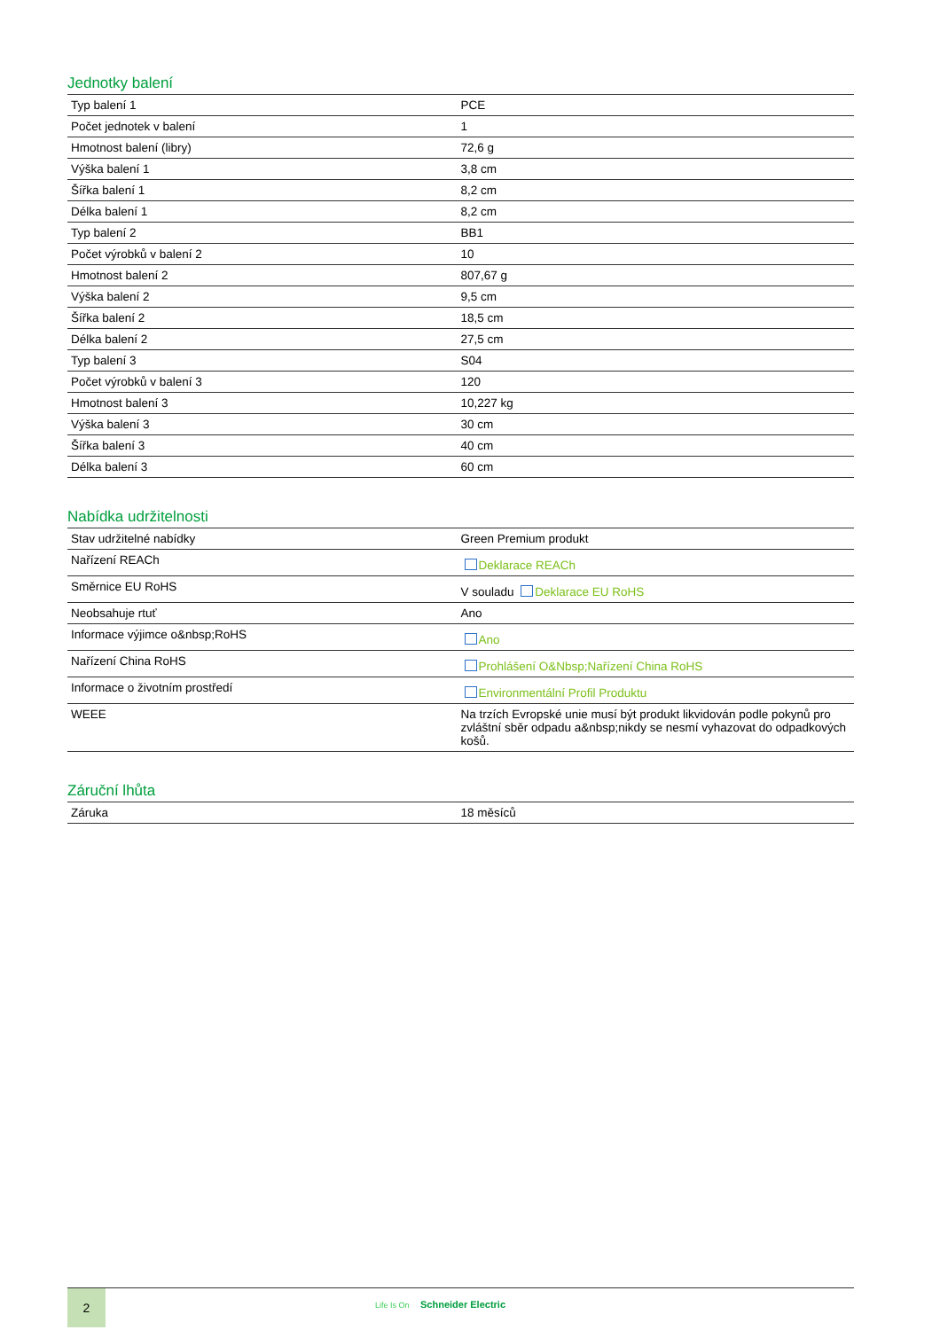Jednotky balení
| Typ balení 1 | PCE |
| Počet jednotek v balení | 1 |
| Hmotnost balení (libry) | 72,6 g |
| Výška balení 1 | 3,8 cm |
| Šířka balení 1 | 8,2 cm |
| Délka balení 1 | 8,2 cm |
| Typ balení 2 | BB1 |
| Počet výrobků v balení 2 | 10 |
| Hmotnost balení 2 | 807,67 g |
| Výška balení 2 | 9,5 cm |
| Šířka balení 2 | 18,5 cm |
| Délka balení 2 | 27,5 cm |
| Typ balení 3 | S04 |
| Počet výrobků v balení 3 | 120 |
| Hmotnost balení 3 | 10,227 kg |
| Výška balení 3 | 30 cm |
| Šířka balení 3 | 40 cm |
| Délka balení 3 | 60 cm |
Nabídka udržitelnosti
| Stav udržitelné nabídky | Green Premium produkt |
| Nařízení REACh | Deklarace REACh |
| Směrnice EU RoHS | V souladu Deklarace EU RoHS |
| Neobsahuje rtuť | Ano |
| Informace výjimce o&nbsp;RoHS | Ano |
| Nařízení China RoHS | Prohlášení O&Nbsp;Nařízení China RoHS |
| Informace o životním prostředí | Environmentální Profil Produktu |
| WEEE | Na trzích Evropské unie musí být produkt likvidován podle pokynů pro zvláštní sběr odpadu a&nbsp;nikdy se nesmí vyhazovat do odpadkových košů. |
Záruční lhůta
| Záruka | 18 měsíců |
2
Life Is On Schneider Electric